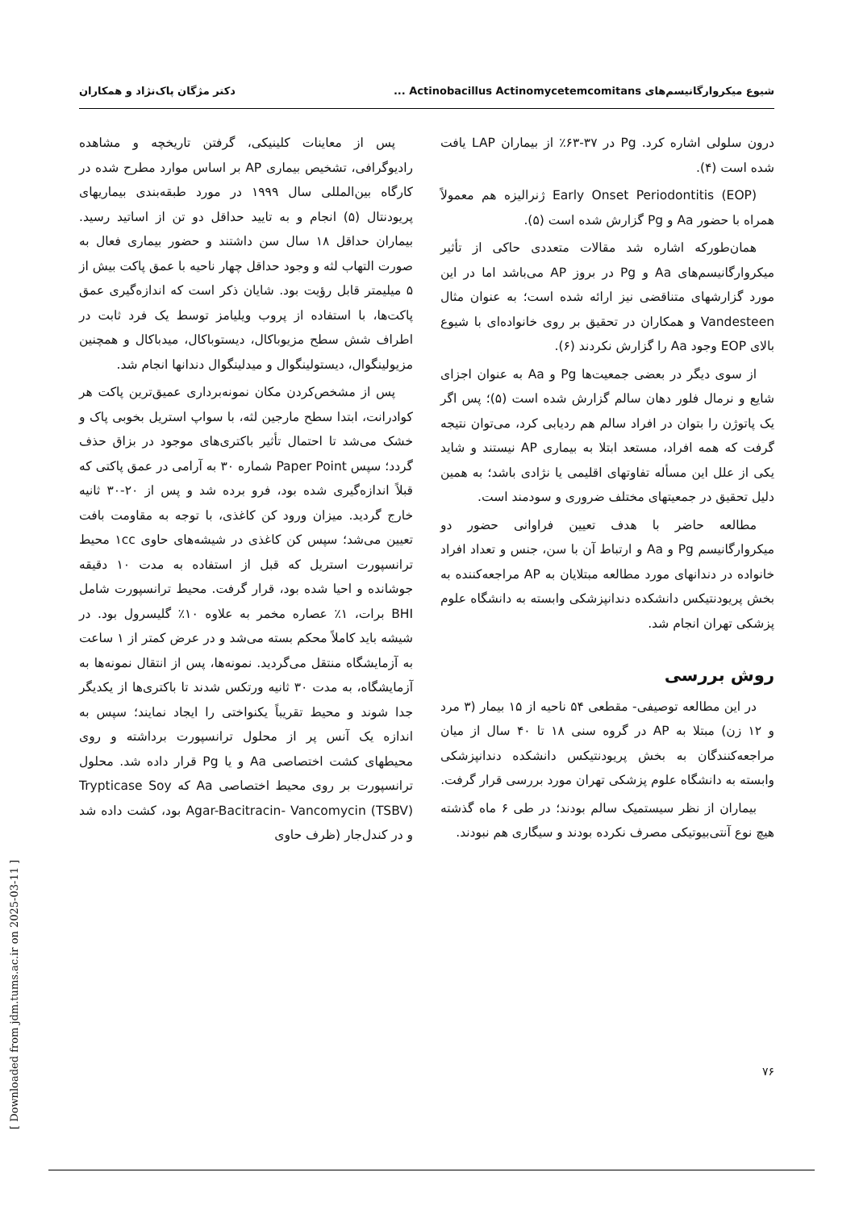شیوع میکروارگانیسم‌های Actinobacillus Actinomycetemcomitans ... دکتر مژگان پاک‌نژاد و همکاران
درون سلولی اشاره کرد. Pg در ۳۷-۶۳٪ از بیماران LAP یافت شده است (۴).
Early Onset Periodontitis (EOP) ژنرالیزه هم معمولاً همراه با حضور Aa و Pg گزارش شده است (۵).
همان‌طورکه اشاره شد مقالات متعددی حاکی از تأثیر میکروارگانیسم‌های Aa و Pg در بروز AP می‌باشد اما در این مورد گزارشهای متناقضی نیز ارائه شده است؛ به عنوان مثال Vandesteen و همکاران در تحقیق بر روی خانواده‌ای با شیوع بالای EOP وجود Aa را گزارش نکردند (۶).
از سوی دیگر در بعضی جمعیت‌ها Pg و Aa به عنوان اجزای شایع و نرمال فلور دهان سالم گزارش شده است (۵)؛ پس اگر یک پاتوژن را بتوان در افراد سالم هم ردیابی کرد، می‌توان نتیجه گرفت که همه افراد، مستعد ابتلا به بیماری AP نیستند و شاید یکی از علل این مسأله تفاوتهای اقلیمی یا نژادی باشد؛ به همین دلیل تحقیق در جمعیتهای مختلف ضروری و سودمند است.
مطالعه حاضر با هدف تعیین فراوانی حضور دو میکروارگانیسم Pg و Aa و ارتباط آن با سن، جنس و تعداد افراد خانواده در دندانهای مورد مطالعه مبتلایان به AP مراجعه‌کننده به بخش پریودنتیکس دانشکده دندانپزشکی وابسته به دانشگاه علوم پزشکی تهران انجام شد.
روش بررسی
در این مطالعه توصیفی- مقطعی ۵۴ ناحیه از ۱۵ بیمار (۳ مرد و ۱۲ زن) مبتلا به AP در گروه سنی ۱۸ تا ۴۰ سال از میان مراجعه‌کنندگان به بخش پریودنتیکس دانشکده دندانپزشکی وابسته به دانشگاه علوم پزشکی تهران مورد بررسی قرار گرفت.
بیماران از نظر سیستمیک سالم بودند؛ در طی ۶ ماه گذشته هیچ نوع آنتی‌بیوتیکی مصرف نکرده بودند و سیگاری هم نبودند.
پس از معاینات کلینیکی، گرفتن تاریخچه و مشاهده رادیوگرافی، تشخیص بیماری AP بر اساس موارد مطرح شده در کارگاه بین‌المللی سال ۱۹۹۹ در مورد طبقه‌بندی بیماریهای پریودنتال (۵) انجام و به تایید حداقل دو تن از اساتید رسید. بیماران حداقل ۱۸ سال سن داشتند و حضور بیماری فعال به صورت التهاب لثه و وجود حداقل چهار ناحیه با عمق پاکت بیش از ۵ میلیمتر قابل رؤیت بود. شایان ذکر است که اندازه‌گیری عمق پاکت‌ها، با استفاده از پروب ویلیامز توسط یک فرد ثابت در اطراف شش سطح مزیوباکال، دیستوباکال، میدباکال و همچنین مزیولینگوال، دیستولینگوال و میدلینگوال دندانها انجام شد.
پس از مشخص‌کردن مکان نمونه‌برداری عمیق‌ترین پاکت هر کوادرانت، ابتدا سطح مارجین لثه، با سواپ استریل بخوبی پاک و خشک می‌شد تا احتمال تأثیر باکتری‌های موجود در بزاق حذف گردد؛ سپس Paper Point شماره ۳۰ به آرامی در عمق پاکتی که قبلاً اندازه‌گیری شده بود، فرو برده شد و پس از ۲۰-۳۰ ثانیه خارج گردید. میزان ورود کن کاغذی، با توجه به مقاومت بافت تعیین می‌شد؛ سپس کن کاغذی در شیشه‌های حاوی ۱cc محیط ترانسپورت استریل که قبل از استفاده به مدت ۱۰ دقیقه جوشانده و احیا شده بود، قرار گرفت. محیط ترانسپورت شامل BHI برات، ۱٪ عصاره مخمر به علاوه ۱۰٪ گلیسرول بود. در شیشه باید کاملاً محکم بسته می‌شد و در عرض کمتر از ۱ ساعت به آزمایشگاه منتقل می‌گردید. نمونه‌ها، پس از انتقال نمونه‌ها به آزمایشگاه، به مدت ۳۰ ثانیه ورتکس شدند تا باکتری‌ها از یکدیگر جدا شوند و محیط تقریباً یکنواختی را ایجاد نمایند؛ سپس به اندازه یک آنس پر از محلول ترانسپورت برداشته و روی محیطهای کشت اختصاصی Aa و یا Pg قرار داده شد. محلول ترانسپورت بر روی محیط اختصاصی Aa که Trypticase Soy Agar-Bacitracin- Vancomycin (TSBV) بود، کشت داده شد و در کندل‌جار (ظرف حاوی
۷۶
[ Downloaded from jdm.tums.ac.ir on 2025-03-11 ]